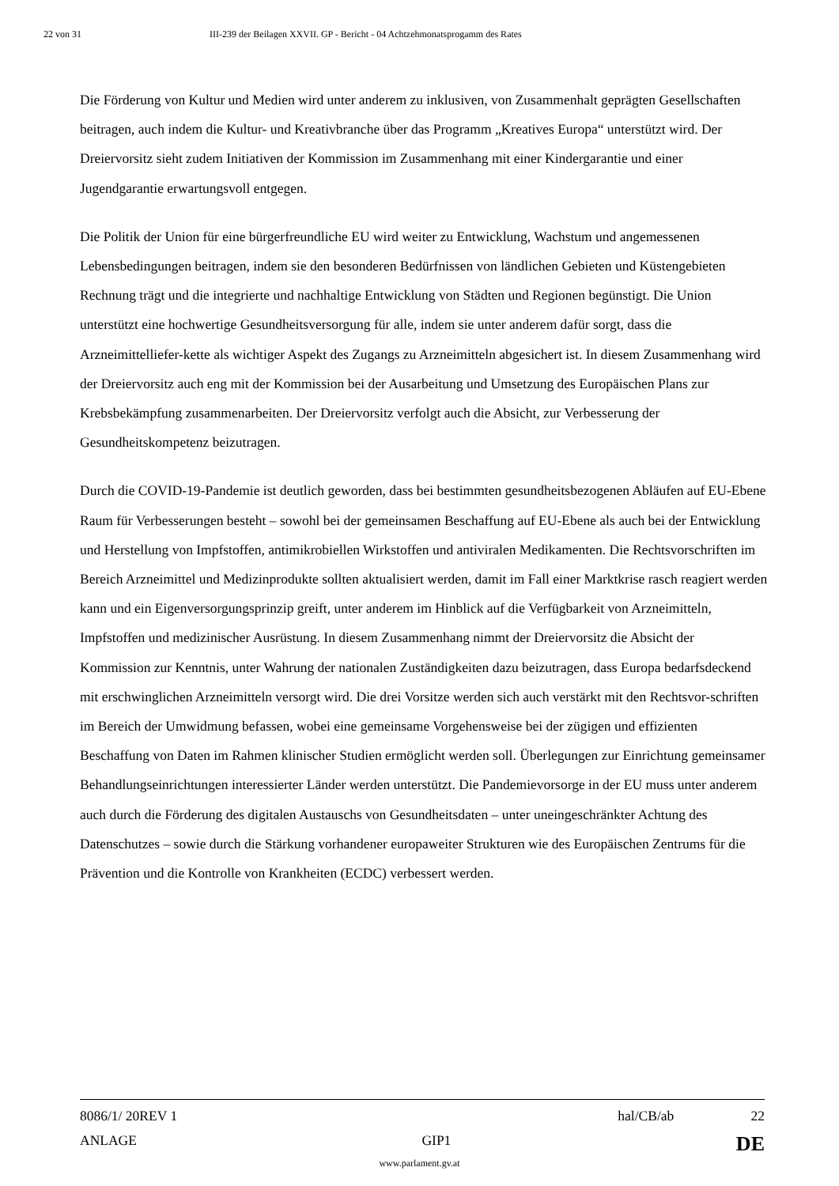22 von 31 III-239 der Beilagen XXVII. GP - Bericht - 04 Achtzehmonatsprogamm des Rates
Die Förderung von Kultur und Medien wird unter anderem zu inklusiven, von Zusammenhalt geprägten Gesellschaften beitragen, auch indem die Kultur- und Kreativbranche über das Programm „Kreatives Europa“ unterstützt wird. Der Dreiervorsitz sieht zudem Initiativen der Kommission im Zusammenhang mit einer Kindergarantie und einer Jugendgarantie erwartungsvoll entgegen.
Die Politik der Union für eine bürgerfreundliche EU wird weiter zu Entwicklung, Wachstum und angemessenen Lebensbedingungen beitragen, indem sie den besonderen Bedürfnissen von ländlichen Gebieten und Küstengebieten Rechnung trägt und die integrierte und nachhaltige Entwicklung von Städten und Regionen begünstigt. Die Union unterstützt eine hochwertige Gesundheitsversorgung für alle, indem sie unter anderem dafür sorgt, dass die Arzneimittelliefer-kette als wichtiger Aspekt des Zugangs zu Arzneimitteln abgesichert ist. In diesem Zusammenhang wird der Dreiervorsitz auch eng mit der Kommission bei der Ausarbeitung und Umsetzung des Europäischen Plans zur Krebsbekämpfung zusammenarbeiten. Der Dreiervorsitz verfolgt auch die Absicht, zur Verbesserung der Gesundheitskompetenz beizutragen.
Durch die COVID-19-Pandemie ist deutlich geworden, dass bei bestimmten gesundheitsbezogenen Abläufen auf EU-Ebene Raum für Verbesserungen besteht – sowohl bei der gemeinsamen Beschaffung auf EU-Ebene als auch bei der Entwicklung und Herstellung von Impfstoffen, antimikrobiellen Wirkstoffen und antiviralen Medikamenten. Die Rechtsvorschriften im Bereich Arzneimittel und Medizinprodukte sollten aktualisiert werden, damit im Fall einer Marktkrise rasch reagiert werden kann und ein Eigenversorgungsprinzip greift, unter anderem im Hinblick auf die Verfügbarkeit von Arzneimitteln, Impfstoffen und medizinischer Ausrüstung. In diesem Zusammenhang nimmt der Dreiervorsitz die Absicht der Kommission zur Kenntnis, unter Wahrung der nationalen Zuständigkeiten dazu beizutragen, dass Europa bedarfsdeckend mit erschwinglichen Arzneimitteln versorgt wird. Die drei Vorsitze werden sich auch verstärkt mit den Rechtsvor-schriften im Bereich der Umwidmung befassen, wobei eine gemeinsame Vorgehensweise bei der zügigen und effizienten Beschaffung von Daten im Rahmen klinischer Studien ermöglicht werden soll. Überlegungen zur Einrichtung gemeinsamer Behandlungseinrichtungen interessierter Länder werden unterstützt. Die Pandemievorsorge in der EU muss unter anderem auch durch die Förderung des digitalen Austauschs von Gesundheitsdaten – unter uneingeschränkter Achtung des Datenschutzes – sowie durch die Stärkung vorhandener europaweiter Strukturen wie des Europäischen Zentrums für die Prävention und die Kontrolle von Krankheiten (ECDC) verbessert werden.
8086/1/ 20REV 1 hal/CB/ab 22
ANLAGE GIP1 DE
www.parlament.gv.at